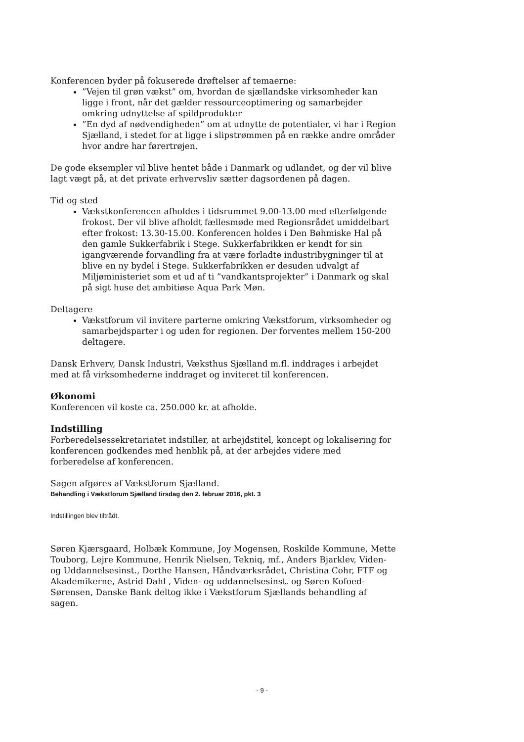Konferencen byder på fokuserede drøftelser af temaerne:
”Vejen til grøn vækst” om, hvordan de sjællandske virksomheder kan ligge i front, når det gælder ressourceoptimering og samarbejder omkring udnyttelse af spildprodukter
”En dyd af nødvendigheden” om at udnytte de potentialer, vi har i Region Sjælland, i stedet for at ligge i slipstrømmen på en række andre områder hvor andre har førertrøjen.
De gode eksempler vil blive hentet både i Danmark og udlandet, og der vil blive lagt vægt på, at det private erhvervsliv sætter dagsordenen på dagen.
Tid og sted
Vækstkonferencen afholdes i tidsrummet 9.00-13.00 med efterfølgende frokost. Der vil blive afholdt fællesmøde med Regionsrådet umiddelbart efter frokost: 13.30-15.00. Konferencen holdes i Den Bøhmiske Hal på den gamle Sukkerfabrik i Stege. Sukkerfabrikken er kendt for sin igangværende forvandling fra at være forladte industribygninger til at blive en ny bydel i Stege. Sukkerfabrikken er desuden udvalgt af Miljøministeriet som et ud af ti ”vandkantsprojekter” i Danmark og skal på sigt huse det ambitiøse Aqua Park Møn.
Deltagere
Vækstforum vil invitere parterne omkring Vækstforum, virksomheder og samarbejdsparter i og uden for regionen. Der forventes mellem 150-200 deltagere.
Dansk Erhverv, Dansk Industri, Væksthus Sjælland m.fl. inddrages i arbejdet med at få virksomhederne inddraget og inviteret til konferencen.
Økonomi
Konferencen vil koste ca. 250.000 kr. at afholde.
Indstilling
Forberedelsessekretariatet indstiller, at arbejdstitel, koncept og lokalisering for konferencen godkendes med henblik på, at der arbejdes videre med forberedelse af konferencen.
Sagen afgøres af Vækstforum Sjælland.
Behandling i Vækstforum Sjælland tirsdag den 2. februar 2016, pkt. 3
Indstillingen blev tiltrådt.
Søren Kjærsgaard, Holbæk Kommune, Joy Mogensen, Roskilde Kommune, Mette Touborg, Lejre Kommune, Henrik Nielsen, Tekniq, mf., Anders Bjarklev, Viden- og Uddannelsesinst., Dorthe Hansen, Håndværksrådet, Christina Cohr, FTF og Akademikerne, Astrid Dahl , Viden- og uddannelsesinst. og Søren Kofoed-Sørensen, Danske Bank deltog ikke i Vækstforum Sjællands behandling af sagen.
- 9 -